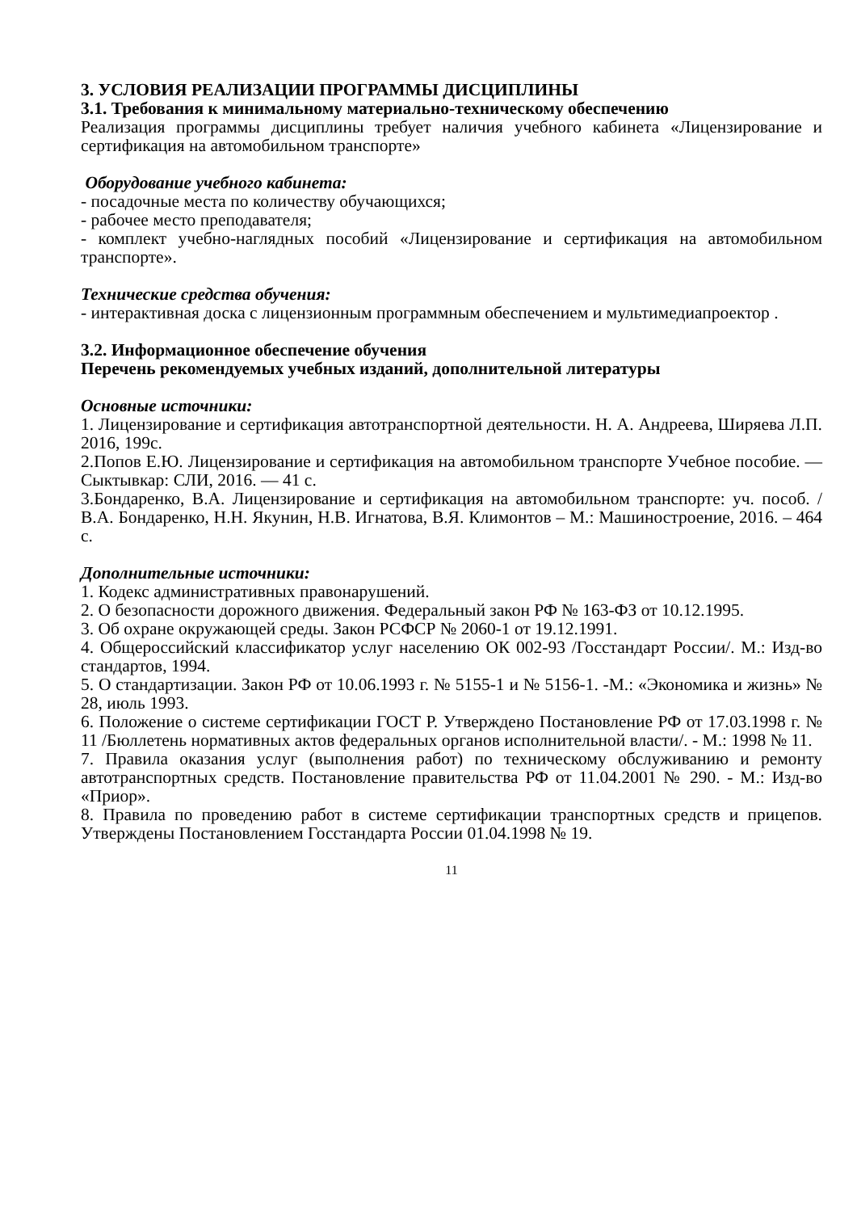3. УСЛОВИЯ РЕАЛИЗАЦИИ ПРОГРАММЫ ДИСЦИПЛИНЫ
3.1. Требования к минимальному материально-техническому обеспечению
Реализация программы дисциплины требует наличия учебного кабинета «Лицензирование и сертификация на автомобильном транспорте»
Оборудование учебного кабинета:
- посадочные места по количеству обучающихся;
- рабочее место преподавателя;
- комплект учебно-наглядных пособий «Лицензирование и сертификация на автомобильном транспорте».
Технические средства обучения:
- интерактивная доска с лицензионным программным обеспечением и мультимедиапроектор .
3.2. Информационное обеспечение обучения
Перечень рекомендуемых учебных изданий, дополнительной литературы
Основные источники:
1. Лицензирование и сертификация автотранспортной деятельности. Н. А. Андреева, Ширяева Л.П. 2016, 199с.
2.Попов Е.Ю. Лицензирование и сертификация на автомобильном транспорте Учебное пособие. — Сыктывкар: СЛИ, 2016. — 41 с.
3.Бондаренко, В.А. Лицензирование и сертификация на автомобильном транспорте: уч. пособ. / В.А. Бондаренко, Н.Н. Якунин, Н.В. Игнатова, В.Я. Климонтов – М.: Машиностроение, 2016. – 464 с.
Дополнительные источники:
1. Кодекс административных правонарушений.
2. О безопасности дорожного движения. Федеральный закон РФ № 163-ФЗ от 10.12.1995.
3. Об охране окружающей среды. Закон РСФСР № 2060-1 от 19.12.1991.
4. Общероссийский классификатор услуг населению ОК 002-93 /Госстандарт России/. М.: Изд-во стандартов, 1994.
5. О стандартизации. Закон РФ от 10.06.1993 г. № 5155-1 и № 5156-1. -М.: «Экономика и жизнь» № 28, июль 1993.
6. Положение о системе сертификации ГОСТ Р. Утверждено Постановление РФ от 17.03.1998 г. № 11 /Бюллетень нормативных актов федеральных органов исполнительной власти/. - М.: 1998 № 11.
7. Правила оказания услуг (выполнения работ) по техническому обслуживанию и ремонту автотранспортных средств. Постановление правительства РФ от 11.04.2001 № 290. - М.: Изд-во «Приор».
8. Правила по проведению работ в системе сертификации транспортных средств и прицепов. Утверждены Постановлением Госстандарта России 01.04.1998 № 19.
11